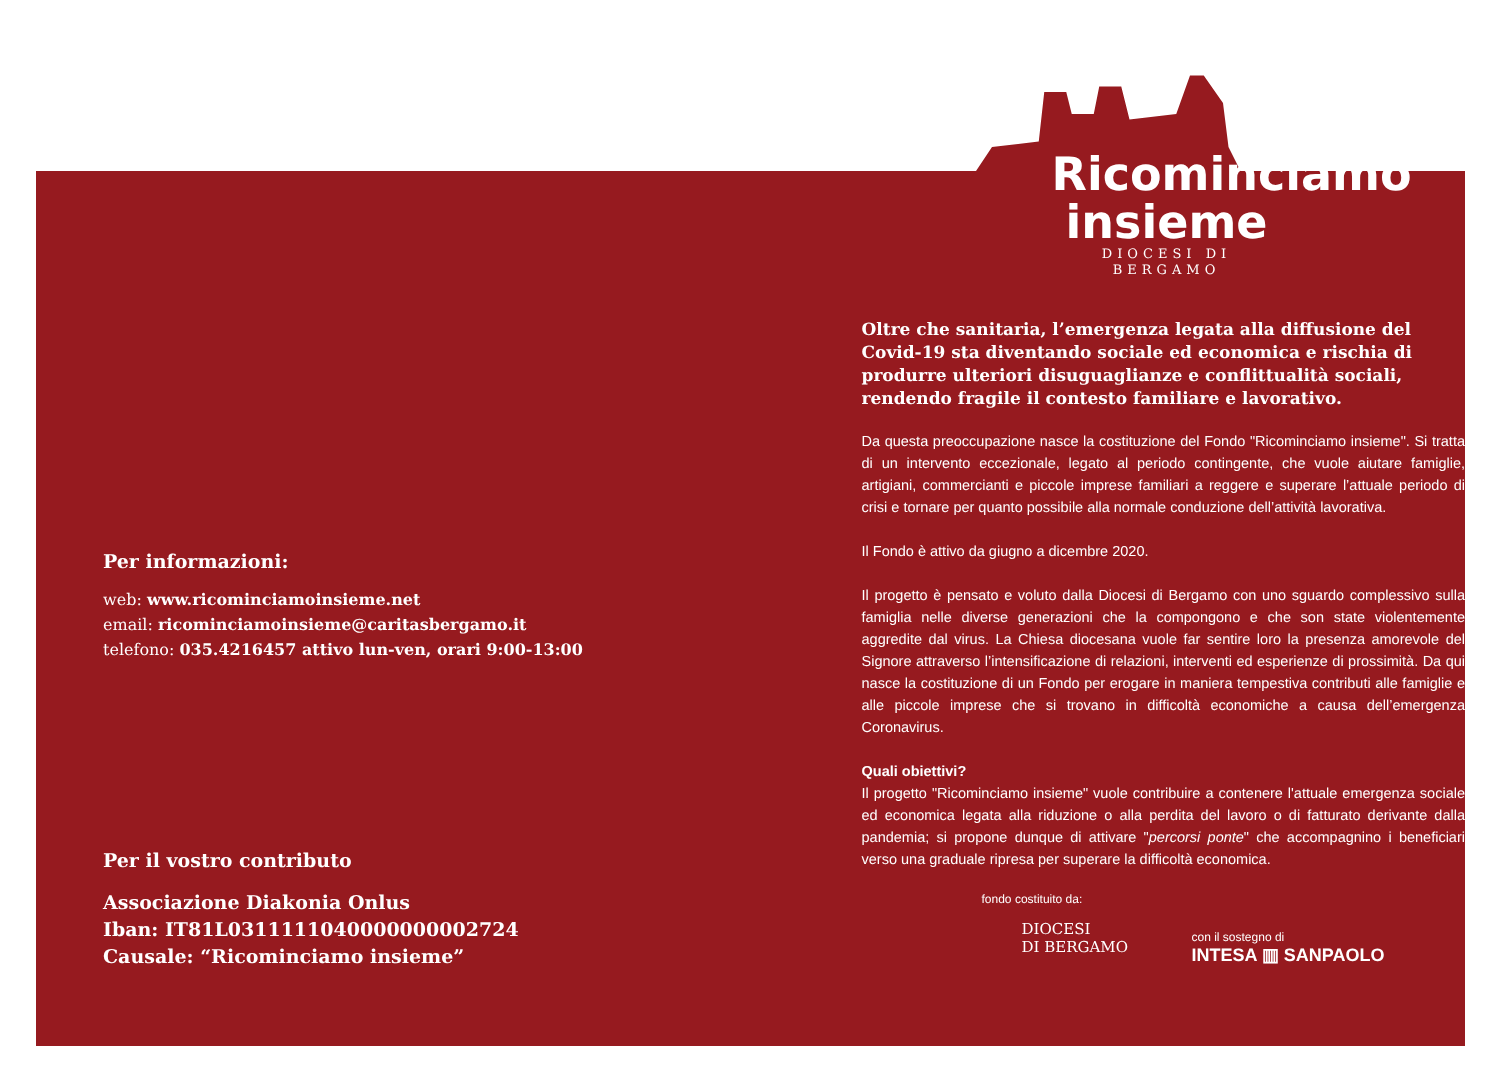Per informazioni:
web: www.ricominciamoinsieme.net
email: ricominciamoinsieme@caritasbergamo.it
telefono: 035.4216457 attivo lun-ven, orari 9:00-13:00
Per il vostro contributo
Associazione Diakonia Onlus
Iban: IT81L0311111040000000002724
Causale: “Ricominciamo insieme”
Ricominciamo
insieme
DIOCESI DI BERGAMO
Oltre che sanitaria, l’emergenza legata alla diffusione del Covid-19 sta diventando sociale ed economica e rischia di produrre ulteriori disuguaglianze e conflittualità sociali, rendendo fragile il contesto familiare e lavorativo.
Da questa preoccupazione nasce la costituzione del Fondo "Ricominciamo insieme". Si tratta di un intervento eccezionale, legato al periodo contingente, che vuole aiutare famiglie, artigiani, commercianti e piccole imprese familiari a reggere e superare l’attuale periodo di crisi e tornare per quanto possibile alla normale conduzione dell’attività lavorativa.
Il Fondo è attivo da giugno a dicembre 2020.
Il progetto è pensato e voluto dalla Diocesi di Bergamo con uno sguardo complessivo sulla famiglia nelle diverse generazioni che la compongono e che son state violentemente aggredite dal virus. La Chiesa diocesana vuole far sentire loro la presenza amorevole del Signore attraverso l’intensificazione di relazioni, interventi ed esperienze di prossimità. Da qui nasce la costituzione di un Fondo per erogare in maniera tempestiva contributi alle famiglie e alle piccole imprese che si trovano in difficoltà economiche a causa dell’emergenza Coronavirus.
Quali obiettivi?
Il progetto "Ricominciamo insieme" vuole contribuire a contenere l'attuale emergenza sociale ed economica legata alla riduzione o alla perdita del lavoro o di fatturato derivante dalla pandemia; si propone dunque di attivare "percorsi ponte" che accompagnino i beneficiari verso una graduale ripresa per superare la difficoltà economica.
fondo costituito da:
DIOCESI
DI BERGAMO
con il sostegno di
INTESA ▥ SANPAOLO